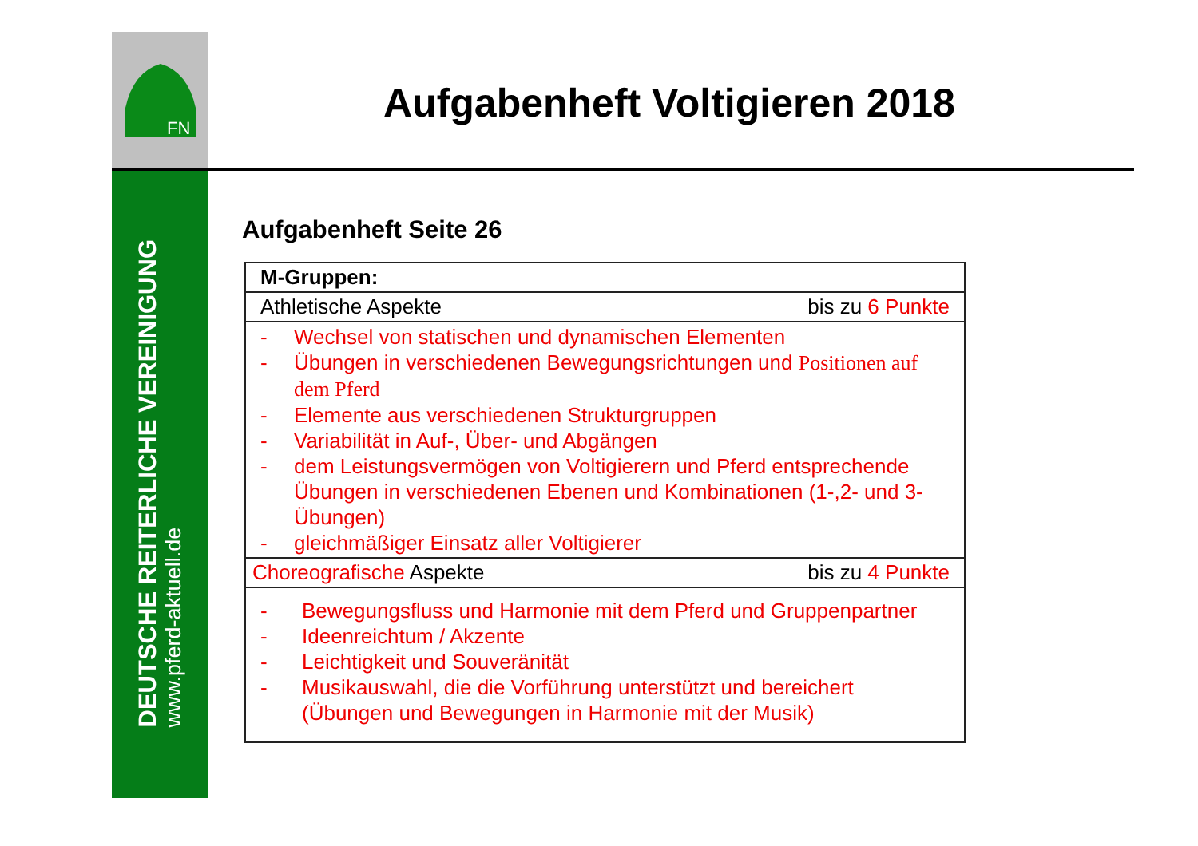FN
DEUTSCHE REITERLICHE VEREINIGUNG
www.pferd-aktuell.de
Aufgabenheft Voltigieren 2018
Aufgabenheft Seite 26
| M-Gruppen: | |
| Athletische Aspekte | bis zu 6 Punkte |
| - Wechsel von statischen und dynamischen Elementen - Übungen in verschiedenen Bewegungsrichtungen und Positionen auf dem Pferd - Elemente aus verschiedenen Strukturgruppen - Variabilität in Auf-, Über- und Abgängen - dem Leistungsvermögen von Voltigierern und Pferd entsprechende Übungen in verschiedenen Ebenen und Kombinationen (1-,2- und 3-Übungen) - gleichmäßiger Einsatz aller Voltigierer | |
| Choreografische Aspekte | bis zu 4 Punkte |
| - Bewegungsfluss und Harmonie mit dem Pferd und Gruppenpartner - Ideenreichtum / Akzente - Leichtigkeit und Souveränität - Musikauswahl, die die Vorführung unterstützt und bereichert (Übungen und Bewegungen in Harmonie mit der Musik) | |